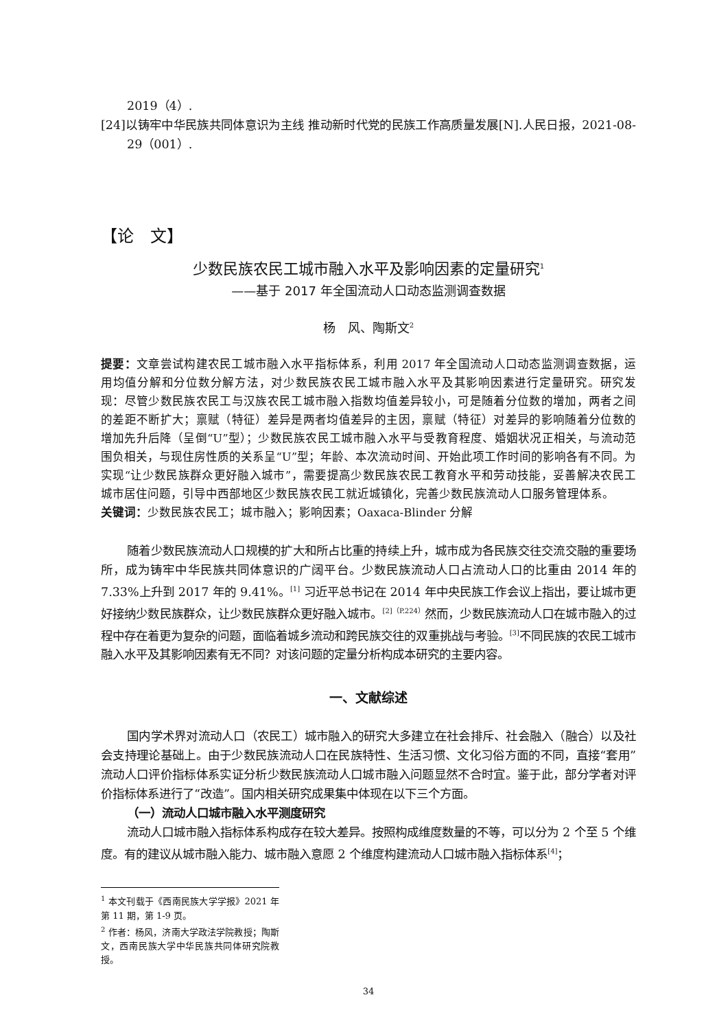2019（4）.
[24]以铸牢中华民族共同体意识为主线 推动新时代党的民族工作高质量发展[N].人民日报，2021-08-29（001）.
【论　文】
少数民族农民工城市融入水平及影响因素的定量研究<sup>1</sup>
——基于 2017 年全国流动人口动态监测调查数据
杨　风、陶斯文<sup>2</sup>
提要：文章尝试构建农民工城市融入水平指标体系，利用 2017 年全国流动人口动态监测调查数据，运用均值分解和分位数分解方法，对少数民族农民工城市融入水平及其影响因素进行定量研究。研究发现：尽管少数民族农民工与汉族农民工城市融入指数均值差异较小，可是随着分位数的增加，两者之间的差距不断扩大；禀赋（特征）差异是两者均值差异的主因，禀赋（特征）对差异的影响随着分位数的增加先升后降（呈倒“U”型）；少数民族农民工城市融入水平与受教育程度、婚姻状况正相关，与流动范围负相关，与现住房性质的关系呈“U”型；年龄、本次流动时间、开始此项工作时间的影响各有不同。为实现“让少数民族群众更好融入城市”，需要提高少数民族农民工教育水平和劳动技能，妥善解决农民工城市居住问题，引导中西部地区少数民族农民工就近城镇化，完善少数民族流动人口服务管理体系。
关键词：少数民族农民工；城市融入；影响因素；Oaxaca-Blinder 分解
随着少数民族流动人口规模的扩大和所占比重的持续上升，城市成为各民族交往交流交融的重要场所，成为铸牢中华民族共同体意识的广阔平台。少数民族流动人口占流动人口的比重由 2014 年的 7.33%上升到 2017 年的 9.41%。<sup>[1]</sup> 习近平总书记在 2014 年中央民族工作会议上指出，要让城市更好接纳少数民族群众，让少数民族群众更好融入城市。<sup>[2]（P.224）</sup>然而，少数民族流动人口在城市融入的过程中存在着更为复杂的问题，面临着城乡流动和跨民族交往的双重挑战与考验。<sup>[3]</sup>不同民族的农民工城市融入水平及其影响因素有无不同？对该问题的定量分析构成本研究的主要内容。
一、文献综述
国内学术界对流动人口（农民工）城市融入的研究大多建立在社会排斥、社会融入（融合）以及社会支持理论基础上。由于少数民族流动人口在民族特性、生活习惯、文化习俗方面的不同，直接“套用”流动人口评价指标体系实证分析少数民族流动人口城市融入问题显然不合时宜。鉴于此，部分学者对评价指标体系进行了“改造”。国内相关研究成果集中体现在以下三个方面。
（一）流动人口城市融入水平测度研究
流动人口城市融入指标体系构成存在较大差异。按照构成维度数量的不等，可以分为 2 个至 5 个维度。有的建议从城市融入能力、城市融入意愿 2 个维度构建流动人口城市融入指标体系<sup>[4]</sup>；
<sup>1</sup> 本文刊载于《西南民族大学学报》2021 年第 11 期，第 1-9 页。
<sup>2</sup> 作者：杨风，济南大学政法学院教授；陶斯文，西南民族大学中华民族共同体研究院教授。
34